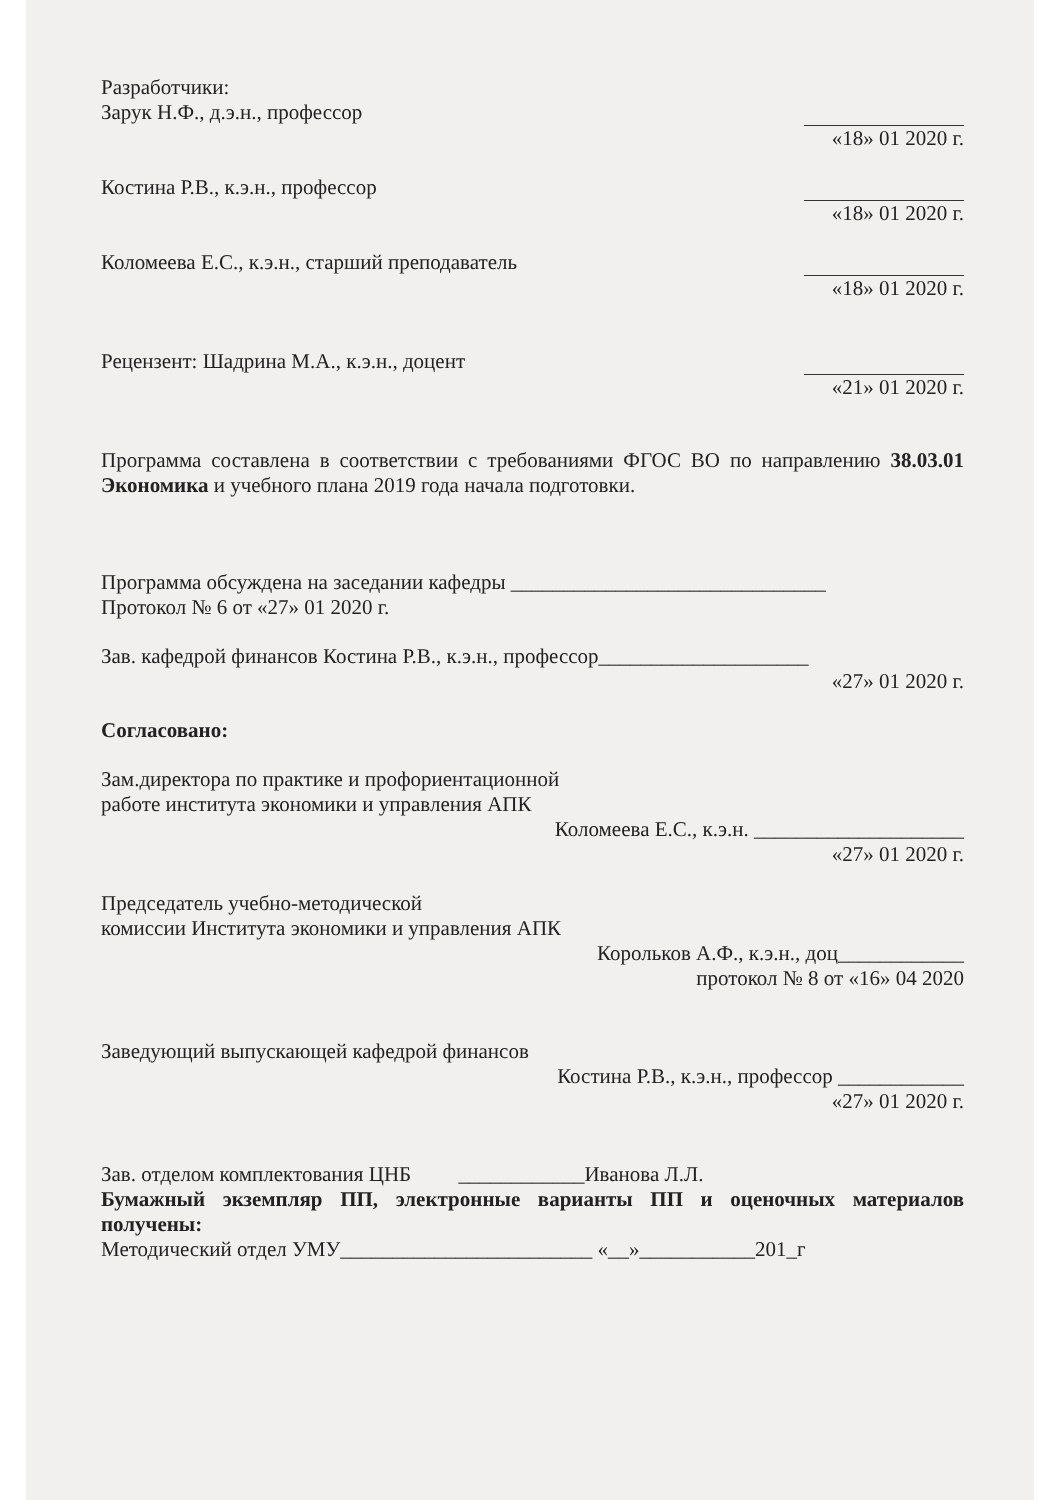Разработчики:
Зарук Н.Ф., д.э.н., профессор
«18» 01 2020 г.
Костина Р.В., к.э.н., профессор
«18» 01 2020 г.
Коломеева Е.С., к.э.н., старший преподаватель
«18» 01 2020 г.
Рецензент: Шадрина М.А., к.э.н., доцент
«21» 01 2020 г.
Программа составлена в соответствии с требованиями ФГОС ВО по направлению 38.03.01 Экономика и учебного плана 2019 года начала подготовки.
Программа обсуждена на заседании кафедры ______________________________
Протокол № 6 от «27» 01 2020 г.
Зав. кафедрой финансов Костина Р.В., к.э.н., профессор____________________
«27» 01 2020 г.
Согласовано:
Зам.директора по практике и профориентационной
работе института экономики и управления АПК
Коломеева Е.С., к.э.н. ____________________
«27» 01 2020 г.
Председатель учебно-методической
комиссии Института экономики и управления АПК
Корольков А.Ф., к.э.н., доц____________
протокол № 8 от «16» 04 2020
Заведующий выпускающей кафедрой финансов
Костина Р.В., к.э.н., профессор ____________
«27» 01 2020 г.
Зав. отделом комплектования ЦНБ ____________Иванова Л.Л.
Бумажный экземпляр ПП, электронные варианты ПП и оценочных материалов получены:
Методический отдел УМУ________________________ «__»___________201_г